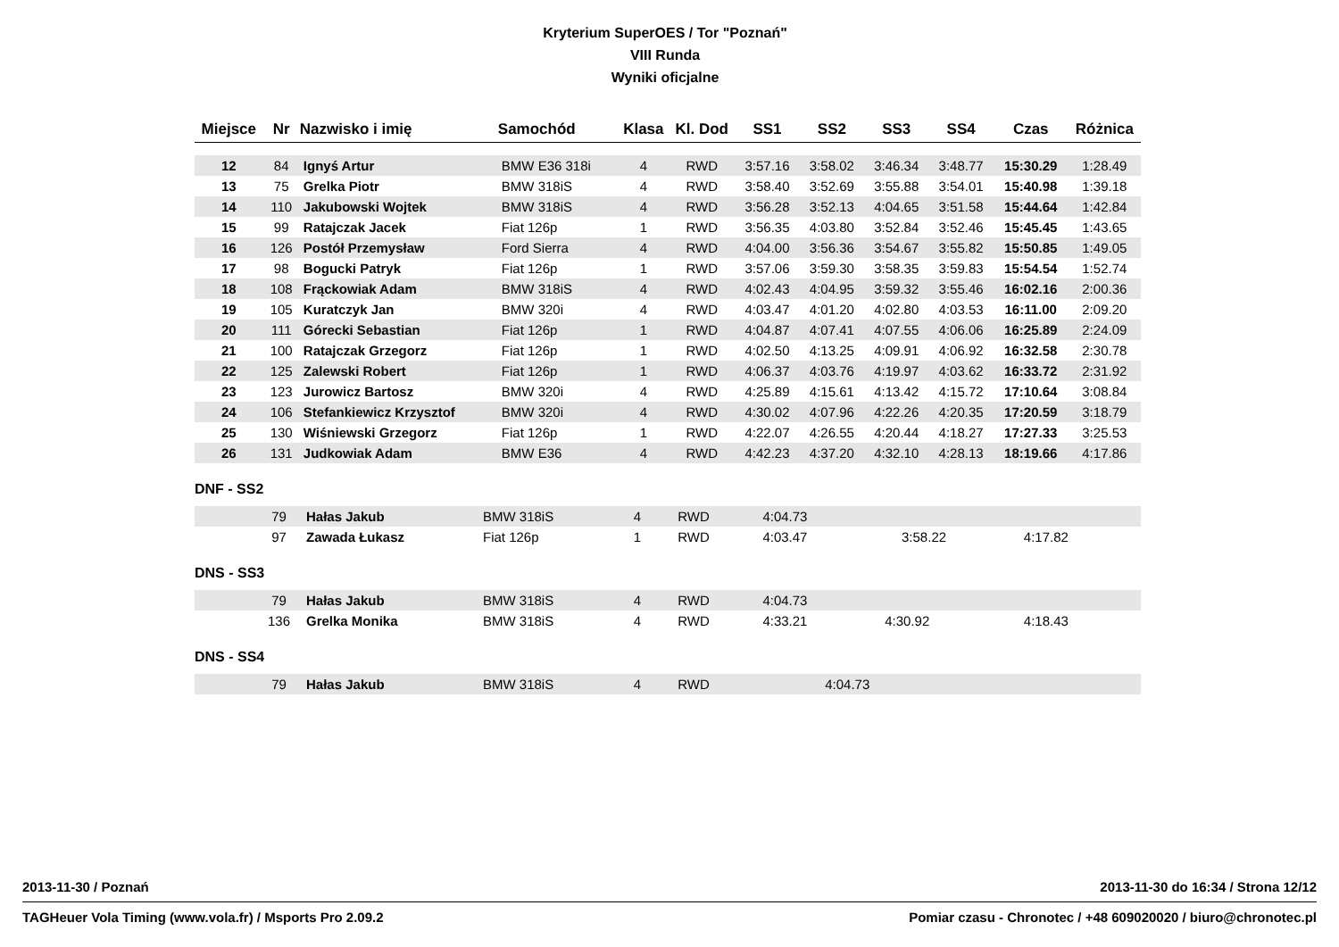Kryterium SuperOES / Tor "Poznań"
VIII Runda
Wyniki oficjalne
| Miejsce | Nr | Nazwisko i imię | Samochód | Klasa | Kl. Dod | SS1 | SS2 | SS3 | SS4 | Czas | Różnica |
| --- | --- | --- | --- | --- | --- | --- | --- | --- | --- | --- | --- |
| 12 | 84 | Ignyś Artur | BMW E36 318i | 4 | RWD | 3:57.16 | 3:58.02 | 3:46.34 | 3:48.77 | 15:30.29 | 1:28.49 |
| 13 | 75 | Grelka Piotr | BMW 318iS | 4 | RWD | 3:58.40 | 3:52.69 | 3:55.88 | 3:54.01 | 15:40.98 | 1:39.18 |
| 14 | 110 | Jakubowski Wojtek | BMW 318iS | 4 | RWD | 3:56.28 | 3:52.13 | 4:04.65 | 3:51.58 | 15:44.64 | 1:42.84 |
| 15 | 99 | Ratajczak Jacek | Fiat 126p | 1 | RWD | 3:56.35 | 4:03.80 | 3:52.84 | 3:52.46 | 15:45.45 | 1:43.65 |
| 16 | 126 | Postół Przemysław | Ford Sierra | 4 | RWD | 4:04.00 | 3:56.36 | 3:54.67 | 3:55.82 | 15:50.85 | 1:49.05 |
| 17 | 98 | Bogucki Patryk | Fiat 126p | 1 | RWD | 3:57.06 | 3:59.30 | 3:58.35 | 3:59.83 | 15:54.54 | 1:52.74 |
| 18 | 108 | Frąckowiak Adam | BMW 318iS | 4 | RWD | 4:02.43 | 4:04.95 | 3:59.32 | 3:55.46 | 16:02.16 | 2:00.36 |
| 19 | 105 | Kuratczyk Jan | BMW 320i | 4 | RWD | 4:03.47 | 4:01.20 | 4:02.80 | 4:03.53 | 16:11.00 | 2:09.20 |
| 20 | 111 | Górecki Sebastian | Fiat 126p | 1 | RWD | 4:04.87 | 4:07.41 | 4:07.55 | 4:06.06 | 16:25.89 | 2:24.09 |
| 21 | 100 | Ratajczak Grzegorz | Fiat 126p | 1 | RWD | 4:02.50 | 4:13.25 | 4:09.91 | 4:06.92 | 16:32.58 | 2:30.78 |
| 22 | 125 | Zalewski Robert | Fiat 126p | 1 | RWD | 4:06.37 | 4:03.76 | 4:19.97 | 4:03.62 | 16:33.72 | 2:31.92 |
| 23 | 123 | Jurowicz Bartosz | BMW 320i | 4 | RWD | 4:25.89 | 4:15.61 | 4:13.42 | 4:15.72 | 17:10.64 | 3:08.84 |
| 24 | 106 | Stefankiewicz Krzysztof | BMW 320i | 4 | RWD | 4:30.02 | 4:07.96 | 4:22.26 | 4:20.35 | 17:20.59 | 3:18.79 |
| 25 | 130 | Wiśniewski Grzegorz | Fiat 126p | 1 | RWD | 4:22.07 | 4:26.55 | 4:20.44 | 4:18.27 | 17:27.33 | 3:25.53 |
| 26 | 131 | Judkowiak Adam | BMW E36 | 4 | RWD | 4:42.23 | 4:37.20 | 4:32.10 | 4:28.13 | 18:19.66 | 4:17.86 |
DNF - SS2
| | 79 | Hałas Jakub | BMW 318iS | 4 | RWD | 4:04.73 | | | | | |
| | 97 | Zawada Łukasz | Fiat 126p | 1 | RWD | 4:03.47 | | 3:58.22 | 4:17.82 | | |
DNS - SS3
| | 79 | Hałas Jakub | BMW 318iS | 4 | RWD | 4:04.73 | | | | | |
| | 136 | Grelka Monika | BMW 318iS | 4 | RWD | 4:33.21 | 4:30.92 | | 4:18.43 | | |
DNS - SS4
| | 79 | Hałas Jakub | BMW 318iS | 4 | RWD | 4:04.73 | | | | | |
2013-11-30 / Poznań 2013-11-30 do 16:34 / Strona 12/12
TAGHeuer Vola Timing (www.vola.fr) / Msports Pro 2.09.2 Pomiar czasu - Chronotec / +48 609020020 / biuro@chronotec.pl